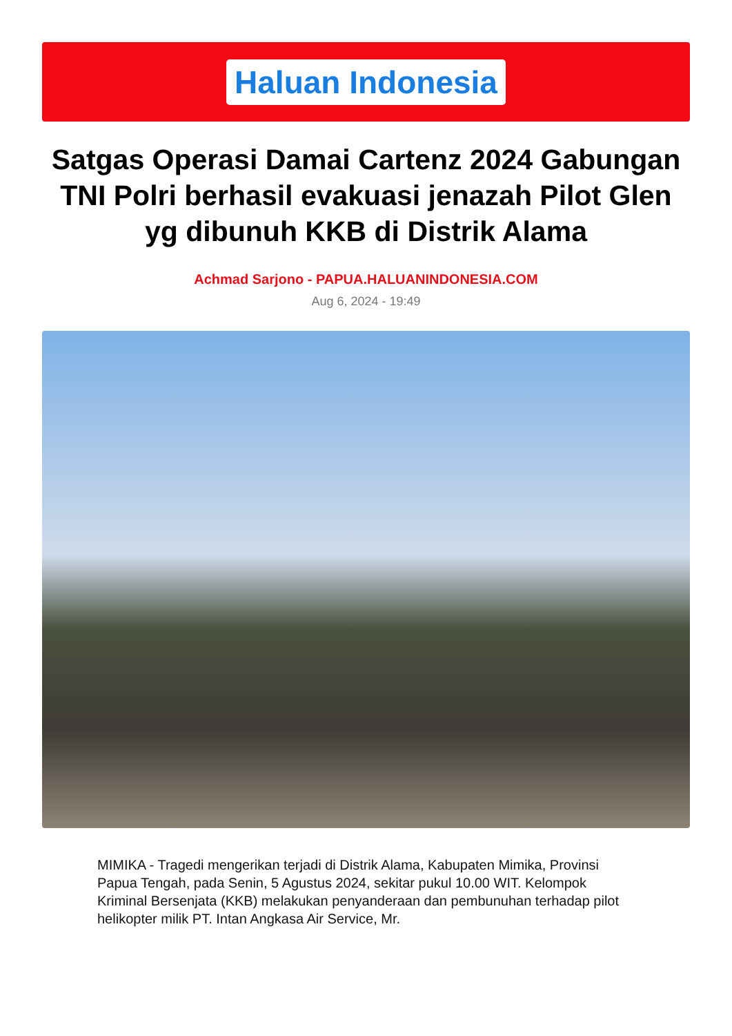Haluan Indonesia
Satgas Operasi Damai Cartenz 2024 Gabungan TNI Polri berhasil evakuasi jenazah Pilot Glen yg dibunuh KKB di Distrik Alama
Achmad Sarjono - PAPUA.HALUANINDONESIA.COM
Aug 6, 2024 - 19:49
MIMIKA - Tragedi mengerikan terjadi di Distrik Alama, Kabupaten Mimika, Provinsi Papua Tengah, pada Senin, 5 Agustus 2024, sekitar pukul 10.00 WIT. Kelompok Kriminal Bersenjata (KKB) melakukan penyanderaan dan pembunuhan terhadap pilot helikopter milik PT. Intan Angkasa Air Service, Mr.